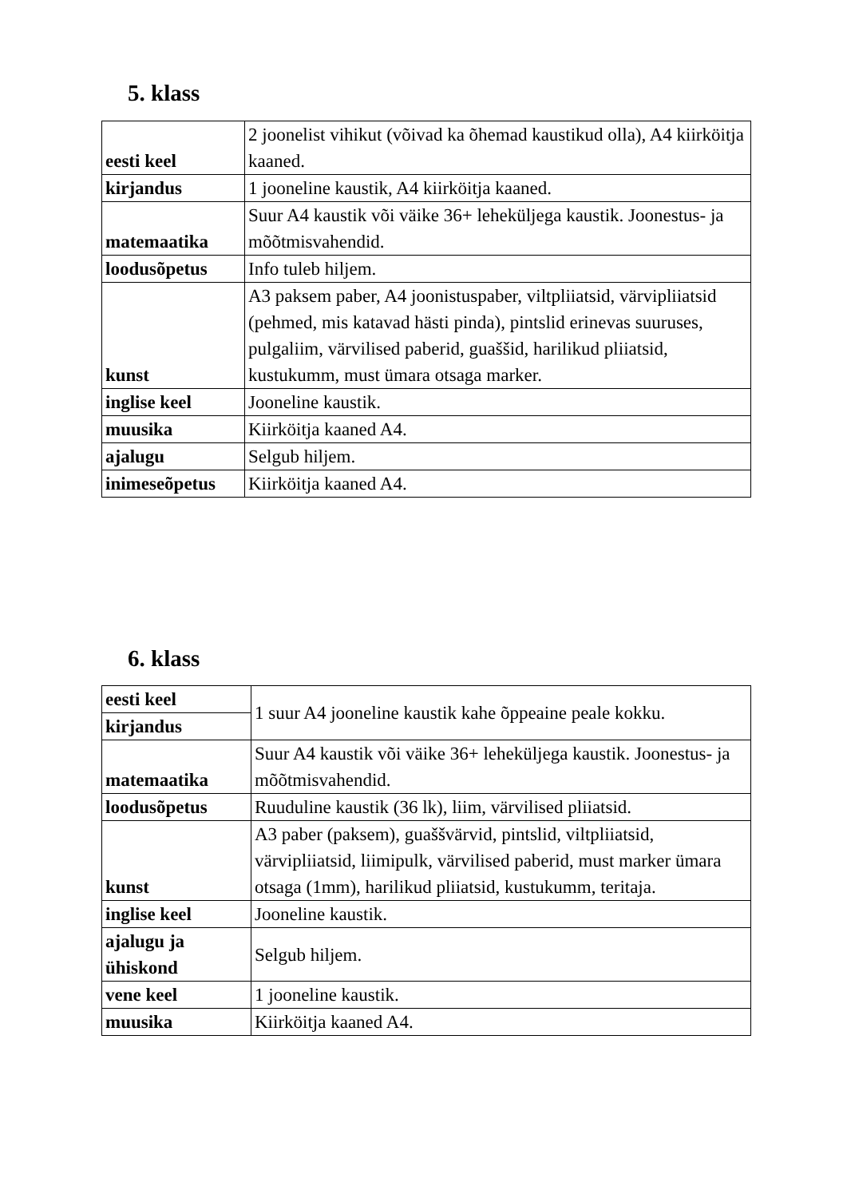5. klass
| eesti keel | 2 joonelist vihikut (võivad ka õhemad kaustikud olla), A4 kiirköitja kaaned. |
| kirjandus | 1 jooneline kaustik, A4 kiirköitja kaaned. |
| matemaatika | Suur A4 kaustik või väike 36+ leheküljega kaustik. Joonestus- ja mõõtmisvahendid. |
| loodusõpetus | Info tuleb hiljem. |
| kunst | A3 paksem paber, A4 joonistuspaber, viltpliiatsid, värvipliiatsid (pehmed, mis katavad hästi pinda), pintslid erinevas suuruses, pulgaliim, värvilised paberid, guaššid, harilikud pliiatsid, kustukumm, must ümara otsaga marker. |
| inglise keel | Jooneline kaustik. |
| muusika | Kiirköitja kaaned A4. |
| ajalugu | Selgub hiljem. |
| inimeseõpetus | Kiirköitja kaaned A4. |
6. klass
| eesti keel | 1 suur A4 jooneline kaustik kahe õppeaine peale kokku. |
| kirjandus | |
| matemaatika | Suur A4 kaustik või väike 36+ leheküljega kaustik. Joonestus- ja mõõtmisvahendid. |
| loodusõpetus | Ruuduline kaustik (36 lk), liim, värvilised pliiatsid. |
| kunst | A3 paber (paksem), guaššvärvid, pintslid, viltpliiatsid, värvipliiatsid, liimipulk, värvilised paberid, must marker ümara otsaga (1mm), harilikud pliiatsid, kustukumm, teritaja. |
| inglise keel | Jooneline kaustik. |
| ajalugu ja ühiskond | Selgub hiljem. |
| vene keel | 1 jooneline kaustik. |
| muusika | Kiirköitja kaaned A4. |